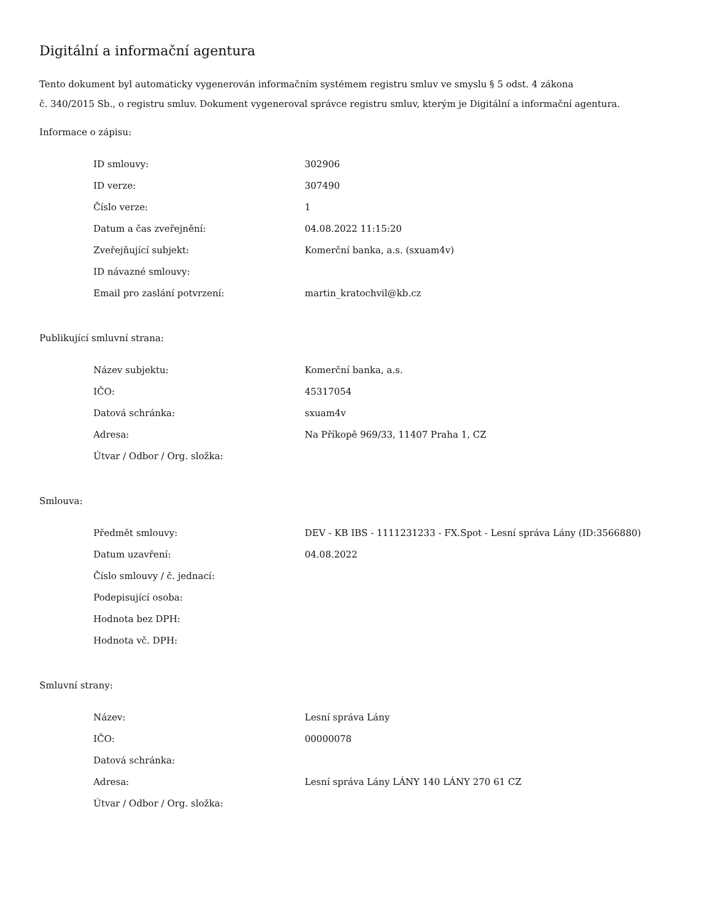Digitální a informační agentura
Tento dokument byl automaticky vygenerován informačním systémem registru smluv ve smyslu § 5 odst. 4 zákona
č. 340/2015 Sb., o registru smluv. Dokument vygeneroval správce registru smluv, kterým je Digitální a informační agentura.
Informace o zápisu:
| ID smlouvy: | 302906 |
| ID verze: | 307490 |
| Číslo verze: | 1 |
| Datum a čas zveřejnění: | 04.08.2022 11:15:20 |
| Zveřejňující subjekt: | Komerční banka, a.s. (sxuam4v) |
| ID návazné smlouvy: | |
| Email pro zaslání potvrzení: | martin_kratochvil@kb.cz |
Publikující smluvní strana:
| Název subjektu: | Komerční banka, a.s. |
| IČO: | 45317054 |
| Datová schránka: | sxuam4v |
| Adresa: | Na Příkopě 969/33, 11407 Praha 1, CZ |
| Útvar / Odbor / Org. složka: | |
Smlouva:
| Předmět smlouvy: | DEV - KB IBS - 1111231233 - FX.Spot - Lesní správa Lány (ID:3566880) |
| Datum uzavření: | 04.08.2022 |
| Číslo smlouvy / č. jednací: | |
| Podepisující osoba: | |
| Hodnota bez DPH: | |
| Hodnota vč. DPH: | |
Smluvní strany:
| Název: | Lesní správa Lány |
| IČO: | 00000078 |
| Datová schránka: | |
| Adresa: | Lesní správa Lány LÁNY 140 LÁNY 270 61 CZ |
| Útvar / Odbor / Org. složka: | |